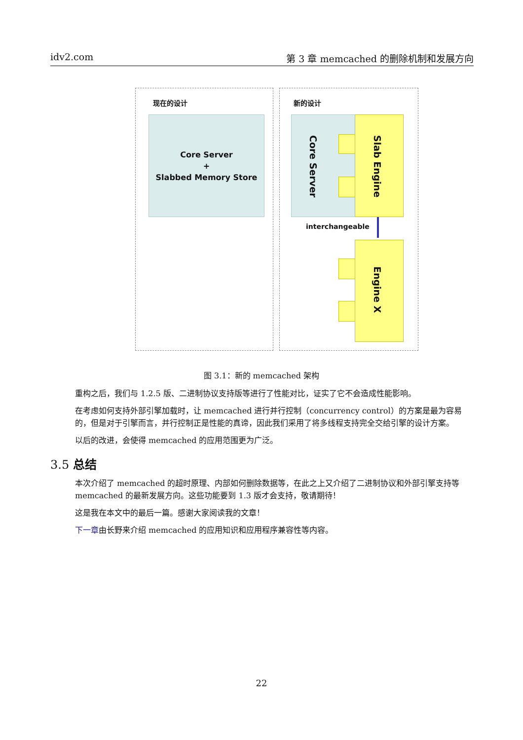idv2.com 第 3 章 memcached 的删除机制和发展方向
现在的设计 新的设计
Core Server
+
Slabbed Memory Store
Core Server
Slab Engine
interchangeable
Engine X
图 3.1：新的 memcached 架构
重构之后，我们与 1.2.5 版、二进制协议支持版等进行了性能对比，证实了它不会造成性能影响。
在考虑如何支持外部引擎加载时，让 memcached 进行并行控制（concurrency control）的方案是最为容易的，但是对于引擎而言，并行控制正是性能的真谛，因此我们采用了将多线程支持完全交给引擎的设计方案。
以后的改进，会使得 memcached 的应用范围更为广泛。
3.5 总结
本次介绍了 memcached 的超时原理、内部如何删除数据等，在此之上又介绍了二进制协议和外部引擎支持等 memcached 的最新发展方向。这些功能要到 1.3 版才会支持，敬请期待！
这是我在本文中的最后一篇。感谢大家阅读我的文章！
下一章由长野来介绍 memcached 的应用知识和应用程序兼容性等内容。
22